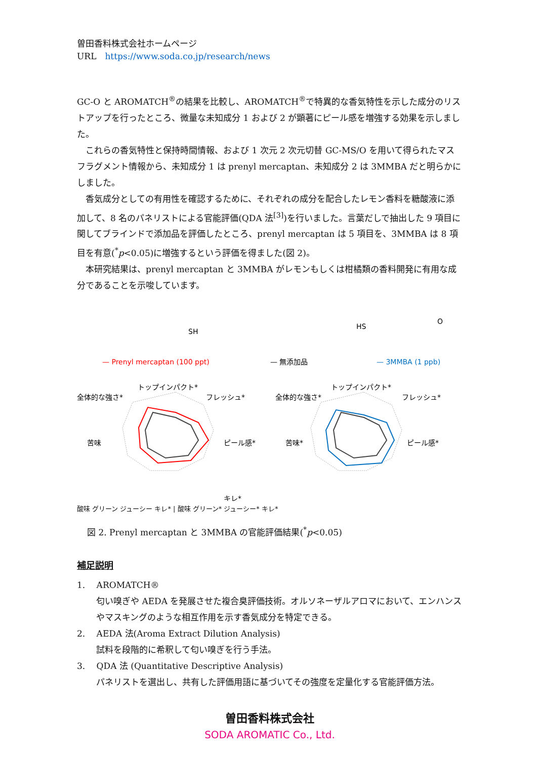曽田香料株式会社ホームページ
URL　https://www.soda.co.jp/research/news
GC-O と AROMATCH<sup>®</sup>の結果を比較し、AROMATCH<sup>®</sup>で特異的な香気特性を示した成分のリストアップを行ったところ、微量な未知成分 1 および 2 が顕著にピール感を増強する効果を示しました。
　これらの香気特性と保持時間情報、および 1 次元 2 次元切替 GC-MS/O を用いて得られたマスフラグメント情報から、未知成分 1 は prenyl mercaptan、未知成分 2 は 3MMBA だと明らかにしました。
　香気成分としての有用性を確認するために、それぞれの成分を配合したレモン香料を糖酸液に添加して、8 名のパネリストによる官能評価(QDA 法<sup>[3]</sup>)を行いました。言葉だしで抽出した 9 項目に関してブラインドで添加品を評価したところ、prenyl mercaptan は 5 項目を、3MMBA は 8 項目を有意(<sup>*</sup>p<0.05)に増強するという評価を得ました(図 2)。
　本研究結果は、prenyl mercaptan と 3MMBA がレモンもしくは柑橘類の香料開発に有用な成分であることを示唆しています。
SH
— Prenyl mercaptan (100 ppt)
トップインパクト*
フレッシュ*
全体的な強さ*
ピール感*
苦味
キレ*
HS
O
— 無添加品
— 3MMBA (1 ppb)
トップインパクト*
フレッシュ*
全体的な強さ*
ピール感*
苦味*
酸味 グリーン ジューシー キレ* | 酸味 グリーン* ジューシー* キレ*
図 2. Prenyl mercaptan と 3MMBA の官能評価結果(<sup>*</sup>p<0.05)
補足説明
1.　 AROMATCH®
匂い嗅ぎや AEDA を発展させた複合臭評価技術。オルソネーザルアロマにおいて、エンハンスやマスキングのような相互作用を示す香気成分を特定できる。
2.　 AEDA 法(Aroma Extract Dilution Analysis)
試料を段階的に希釈して匂い嗅ぎを行う手法。
3.　 QDA 法 (Quantitative Descriptive Analysis)
パネリストを選出し、共有した評価用語に基づいてその強度を定量化する官能評価方法。
曽田香料株式会社
SODA AROMATIC Co., Ltd.